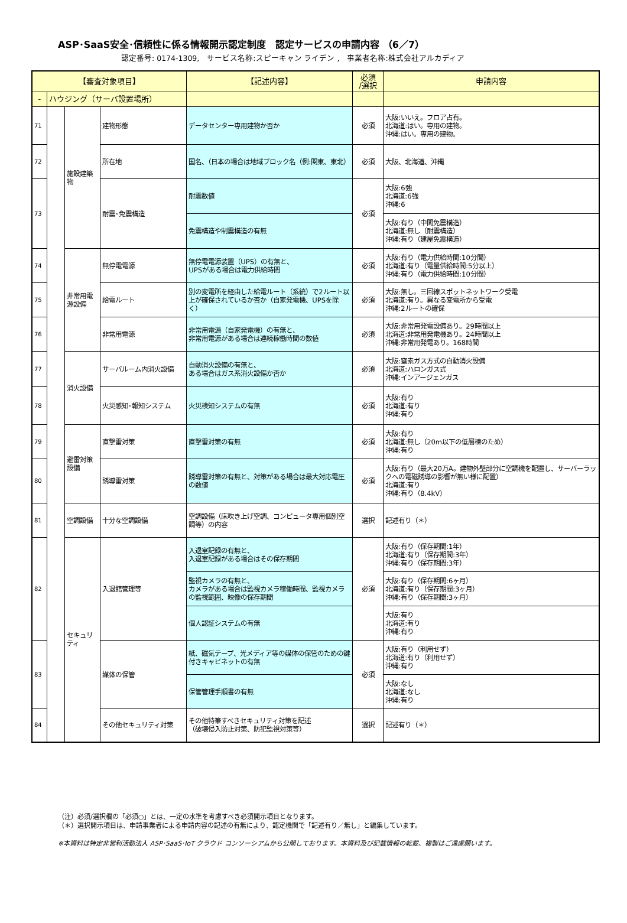ASP･SaaS安全･信頼性に係る情報開示認定制度　認定サービスの申請内容 （6／7）
認定番号: 0174-1309,　サービス名称:スピーキャン ライデン ,　事業者名称:株式会社アルカディア
| 【審査対象項目】 | | | | 【記述内容】 | 必須 /選択 | 申請内容 |
| --- | --- | --- | --- | --- | --- | --- |
| - | ハウジング（サーバ設置場所） | | | | | |
| 71 | | 施設建築物 | 建物形態 | データセンター専用建物か否か | 必須 | 大阪:いいえ。フロア占有。 北海道:はい。専用の建物。 沖縄:はい。専用の建物。 |
| 72 | | | 所在地 | 国名、（日本の場合は地域ブロック名（例:関東、東北） | 必須 | 大阪、北海道、沖縄 |
| 73 | | | 耐震･免震構造 | 耐震数値 | 必須 | 大阪:6強 北海道:6強 沖縄:6 |
| | | | | 免震構造や制震構造の有無 | | 大阪:有り（中間免震構造） 北海道:無し（耐震構造） 沖縄:有り（建屋免震構造） |
| 74 | | 非常用電源設備 | 無停電電源 | 無停電電源装置（UPS）の有無と、 UPSがある場合は電力供給時間 | 必須 | 大阪:有り（電力供給時間:10分間） 北海道:有り（電量供給時間:5分以上） 沖縄:有り（電力供給時間:10分間） |
| 75 | | | 給電ルート | 別の変電所を経由した給電ルート（系統）で2ルート以上が確保されているか否か（自家発電機、UPSを除く） | 必須 | 大阪:無し。三回線スポットネットワーク受電 北海道:有り。異なる変電所から受電 沖縄:2ルートの確保 |
| 76 | | | 非常用電源 | 非常用電源（自家発電機）の有無と、 非常用電源がある場合は連続稼働時間の数値 | 必須 | 大阪:非常用発電設備あり。29時間以上 北海道:非常用発電機あり。24時間以上 沖縄:非常用発電あり。168時間 |
| 77 | | 消火設備 | サーバルーム内消火設備 | 自動消火設備の有無と、 ある場合はガス系消火設備か否か | 必須 | 大阪:窒素ガス方式の自動消火設備 北海道:ハロンガス式 沖縄:インアージェンガス |
| 78 | | | 火災感知･報知システム | 火災検知システムの有無 | 必須 | 大阪:有り 北海道:有り 沖縄:有り |
| 79 | | 避雷対策設備 | 直撃雷対策 | 直撃雷対策の有無 | 必須 | 大阪:有り 北海道:無し（20m以下の低層棟のため） 沖縄:有り |
| 80 | | | 誘導雷対策 | 誘導雷対策の有無と、対策がある場合は最大対応電圧の数値 | 必須 | 大阪:有り（最大20万A。建物外壁部分に空調機を配置し、サーバーラックへの電磁誘導の影響が無い様に配置） 北海道:有り 沖縄:有り（8.4kV） |
| 81 | | 空調設備 | 十分な空調設備 | 空調設備（床吹き上げ空調、コンピュータ専用個別空調等）の内容 | 選択 | 記述有り（＊） |
| 82 | | セキュリティ | 入退館管理等 | 入退室記録の有無と、 入退室記録がある場合はその保存期間 | 必須 | 大阪:有り（保存期間:1年） 北海道:有り（保存期間:3年） 沖縄:有り（保存期間:3年） |
| | | | | 監視カメラの有無と、 カメラがある場合は監視カメラ稼働時間、監視カメラの監視範囲、映像の保存期間 | | 大阪:有り（保存期間:6ヶ月） 北海道:有り（保存期間:3ヶ月） 沖縄:有り（保存期間:3ヶ月） |
| | | | | 個人認証システムの有無 | | 大阪:有り 北海道:有り 沖縄:有り |
| 83 | | | 媒体の保管 | 紙、磁気テープ、光メディア等の媒体の保管のための鍵付きキャビネットの有無 | 必須 | 大阪:有り（利用せず） 北海道:有り（利用せず） 沖縄:有り |
| | | | | 保管管理手順書の有無 | | 大阪:なし 北海道:なし 沖縄:有り |
| 84 | | | その他セキュリティ対策 | その他特筆すべきセキュリティ対策を記述 （破壊侵入防止対策、防犯監視対策等） | 選択 | 記述有り（＊） |
（注）必須/選択欄の「必須○」とは、一定の水準を考慮すべき必須開示項目となります。
（＊）選択開示項目は、申請事業者による申請内容の記述の有無により、認定機関で「記述有り／無し」と編集しています。
※本資料は特定非営利活動法人 ASP･SaaS･IoT クラウド コンソーシアムから公開しております。本資料及び記載情報の転載、複製はご遠慮願います。